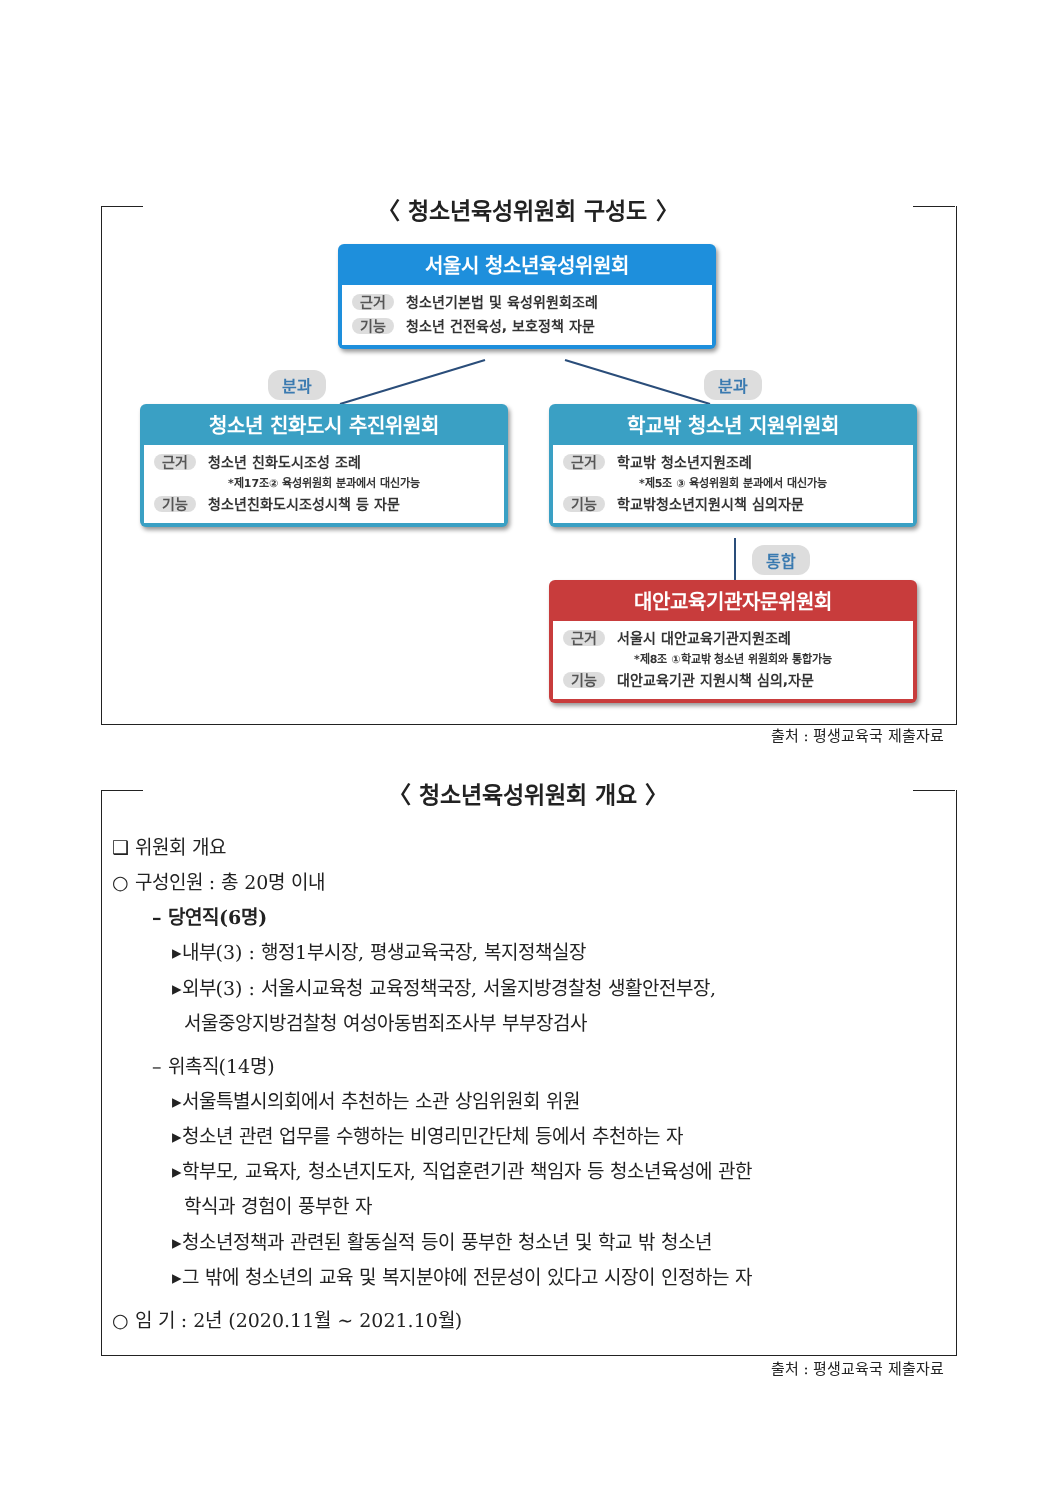〈 청소년육성위원회 구성도 〉
서울시 청소년육성위원회
근거 청소년기본법 및 육성위원회조례
기능 청소년 건전육성, 보호정책 자문
분과 분과
청소년 친화도시 추진위원회
근거 청소년 친화도시조성 조례
*제17조② 육성위원회 분과에서 대신가능
기능 청소년친화도시조성시책 등 자문
학교밖 청소년 지원위원회
근거 학교밖 청소년지원조례
*제5조 ③ 육성위원회 분과에서 대신가능
기능 학교밖청소년지원시책 심의자문
통합
대안교육기관자문위원회
근거 서울시 대안교육기관지원조례
*제8조 ①학교밖 청소년 위원회와 통합가능
기능 대안교육기관 지원시책 심의,자문
출처 : 평생교육국 제출자료
〈 청소년육성위원회 개요 〉
❑ 위원회 개요
○ 구성인원 : 총 20명 이내
– 당연직(6명)
▸내부(3) : 행정1부시장, 평생교육국장, 복지정책실장
▸외부(3) : 서울시교육청 교육정책국장, 서울지방경찰청 생활안전부장,
서울중앙지방검찰청 여성아동범죄조사부 부부장검사
– 위촉직(14명)
▸서울특별시의회에서 추천하는 소관 상임위원회 위원
▸청소년 관련 업무를 수행하는 비영리민간단체 등에서 추천하는 자
▸학부모, 교육자, 청소년지도자, 직업훈련기관 책임자 등 청소년육성에 관한
학식과 경험이 풍부한 자
▸청소년정책과 관련된 활동실적 등이 풍부한 청소년 및 학교 밖 청소년
▸그 밖에 청소년의 교육 및 복지분야에 전문성이 있다고 시장이 인정하는 자
○ 임 기 : 2년 (2020.11월 ~ 2021.10월)
출처 : 평생교육국 제출자료